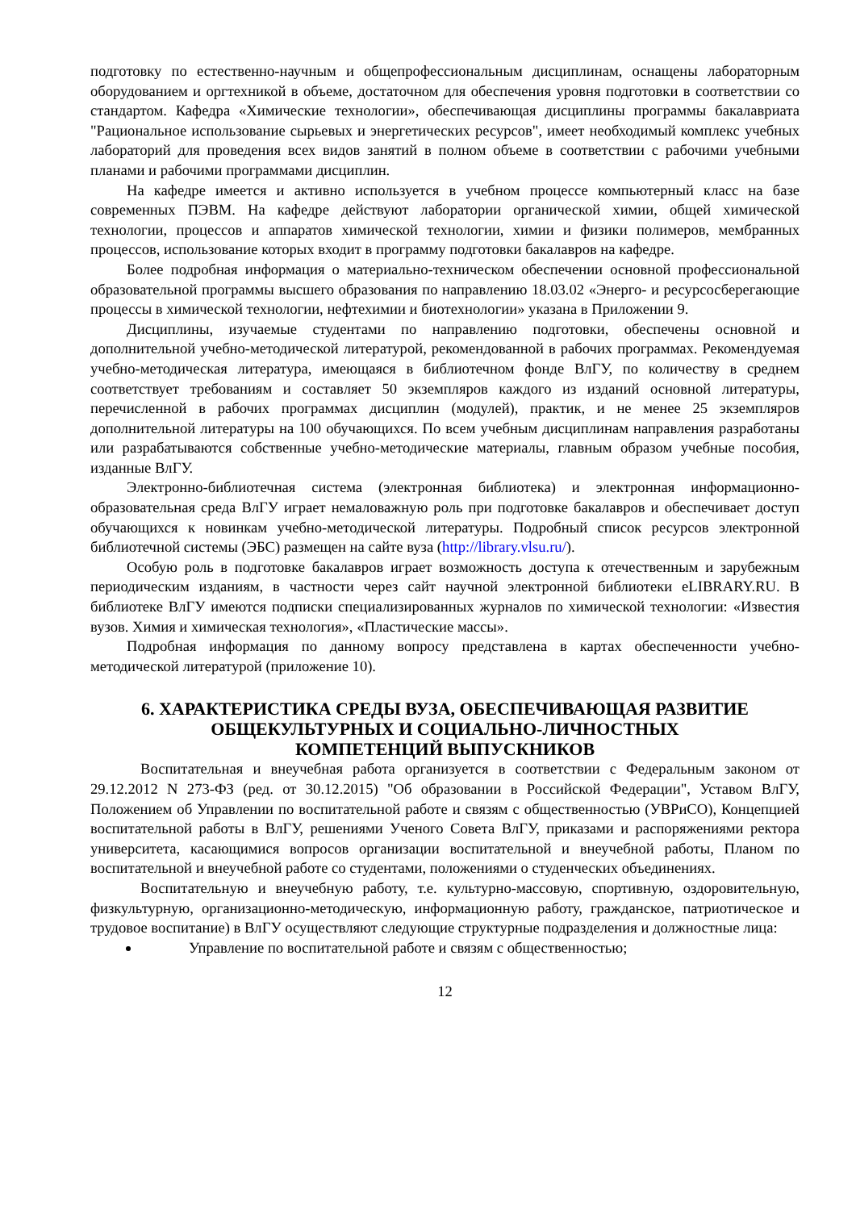подготовку по естественно-научным и общепрофессиональным дисциплинам, оснащены лабораторным оборудованием и оргтехникой в объеме, достаточном для обеспечения уровня подготовки в соответствии со стандартом. Кафедра «Химические технологии», обеспечивающая дисциплины программы бакалавриата "Рациональное использование сырьевых и энергетических ресурсов", имеет необходимый комплекс учебных лабораторий для проведения всех видов занятий в полном объеме в соответствии с рабочими учебными планами и рабочими программами дисциплин.
На кафедре имеется и активно используется в учебном процессе компьютерный класс на базе современных ПЭВМ. На кафедре действуют лаборатории органической химии, общей химической технологии, процессов и аппаратов химической технологии, химии и физики полимеров, мембранных процессов, использование которых входит в программу подготовки бакалавров на кафедре.
Более подробная информация о материально-техническом обеспечении основной профессиональной образовательной программы высшего образования по направлению 18.03.02 «Энерго- и ресурсосберегающие процессы в химической технологии, нефтехимии и биотехнологии» указана в Приложении 9.
Дисциплины, изучаемые студентами по направлению подготовки, обеспечены основной и дополнительной учебно-методической литературой, рекомендованной в рабочих программах. Рекомендуемая учебно-методическая литература, имеющаяся в библиотечном фонде ВлГУ, по количеству в среднем соответствует требованиям и составляет 50 экземпляров каждого из изданий основной литературы, перечисленной в рабочих программах дисциплин (модулей), практик, и не менее 25 экземпляров дополнительной литературы на 100 обучающихся. По всем учебным дисциплинам направления разработаны или разрабатываются собственные учебно-методические материалы, главным образом учебные пособия, изданные ВлГУ.
Электронно-библиотечная система (электронная библиотека) и электронная информационно-образовательная среда ВлГУ играет немаловажную роль при подготовке бакалавров и обеспечивает доступ обучающихся к новинкам учебно-методической литературы. Подробный список ресурсов электронной библиотечной системы (ЭБС) размещен на сайте вуза (http://library.vlsu.ru/).
Особую роль в подготовке бакалавров играет возможность доступа к отечественным и зарубежным периодическим изданиям, в частности через сайт научной электронной библиотеки eLIBRARY.RU. В библиотеке ВлГУ имеются подписки специализированных журналов по химической технологии: «Известия вузов. Химия и химическая технология», «Пластические массы».
Подробная информация по данному вопросу представлена в картах обеспеченности учебно-методической литературой (приложение 10).
6. ХАРАКТЕРИСТИКА СРЕДЫ ВУЗА, ОБЕСПЕЧИВАЮЩАЯ РАЗВИТИЕ
ОБЩЕКУЛЬТУРНЫХ И СОЦИАЛЬНО-ЛИЧНОСТНЫХ
КОМПЕТЕНЦИЙ ВЫПУСКНИКОВ
Воспитательная и внеучебная работа организуется в соответствии с Федеральным законом от 29.12.2012 N 273-ФЗ (ред. от 30.12.2015) "Об образовании в Российской Федерации", Уставом ВлГУ, Положением об Управлении по воспитательной работе и связям с общественностью (УВРиСО), Концепцией воспитательной работы в ВлГУ, решениями Ученого Совета ВлГУ, приказами и распоряжениями ректора университета, касающимися вопросов организации воспитательной и внеучебной работы, Планом по воспитательной и внеучебной работе со студентами, положениями о студенческих объединениях.
Воспитательную и внеучебную работу, т.е. культурно-массовую, спортивную, оздоровительную, физкультурную, организационно-методическую, информационную работу, гражданское, патриотическое и трудовое воспитание) в ВлГУ осуществляют следующие структурные подразделения и должностные лица:
Управление по воспитательной работе и связям с общественностью;
12